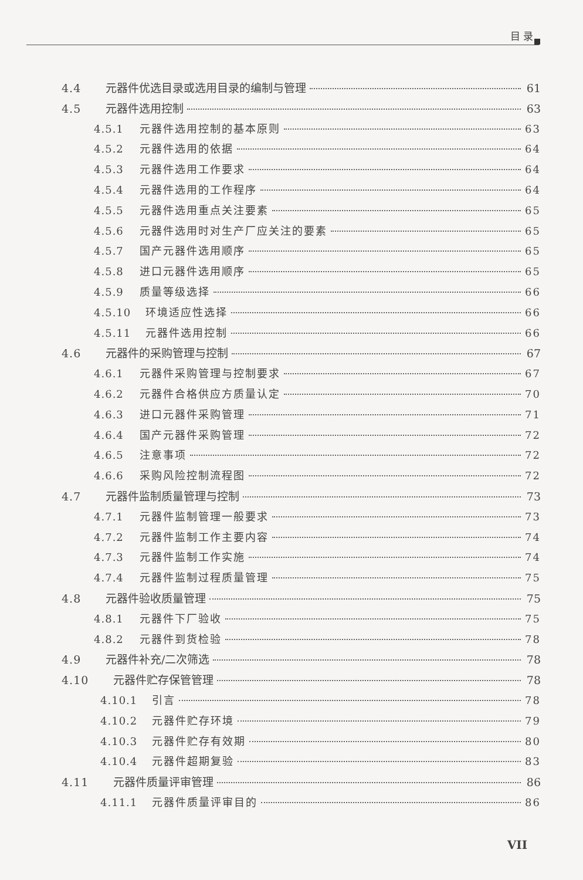目 录
4.4 元器件优选目录或选用目录的编制与管理 61
4.5 元器件选用控制 63
4.5.1 元器件选用控制的基本原则 63
4.5.2 元器件选用的依据 64
4.5.3 元器件选用工作要求 64
4.5.4 元器件选用的工作程序 64
4.5.5 元器件选用重点关注要素 65
4.5.6 元器件选用时对生产厂应关注的要素 65
4.5.7 国产元器件选用顺序 65
4.5.8 进口元器件选用顺序 65
4.5.9 质量等级选择 66
4.5.10 环境适应性选择 66
4.5.11 元器件选用控制 66
4.6 元器件的采购管理与控制 67
4.6.1 元器件采购管理与控制要求 67
4.6.2 元器件合格供应方质量认定 70
4.6.3 进口元器件采购管理 71
4.6.4 国产元器件采购管理 72
4.6.5 注意事项 72
4.6.6 采购风险控制流程图 72
4.7 元器件监制质量管理与控制 73
4.7.1 元器件监制管理一般要求 73
4.7.2 元器件监制工作主要内容 74
4.7.3 元器件监制工作实施 74
4.7.4 元器件监制过程质量管理 75
4.8 元器件验收质量管理 75
4.8.1 元器件下厂验收 75
4.8.2 元器件到货检验 78
4.9 元器件补充/二次筛选 78
4.10 元器件贮存保管管理 78
4.10.1 引言 78
4.10.2 元器件贮存环境 79
4.10.3 元器件贮存有效期 80
4.10.4 元器件超期复验 83
4.11 元器件质量评审管理 86
4.11.1 元器件质量评审目的 86
VII